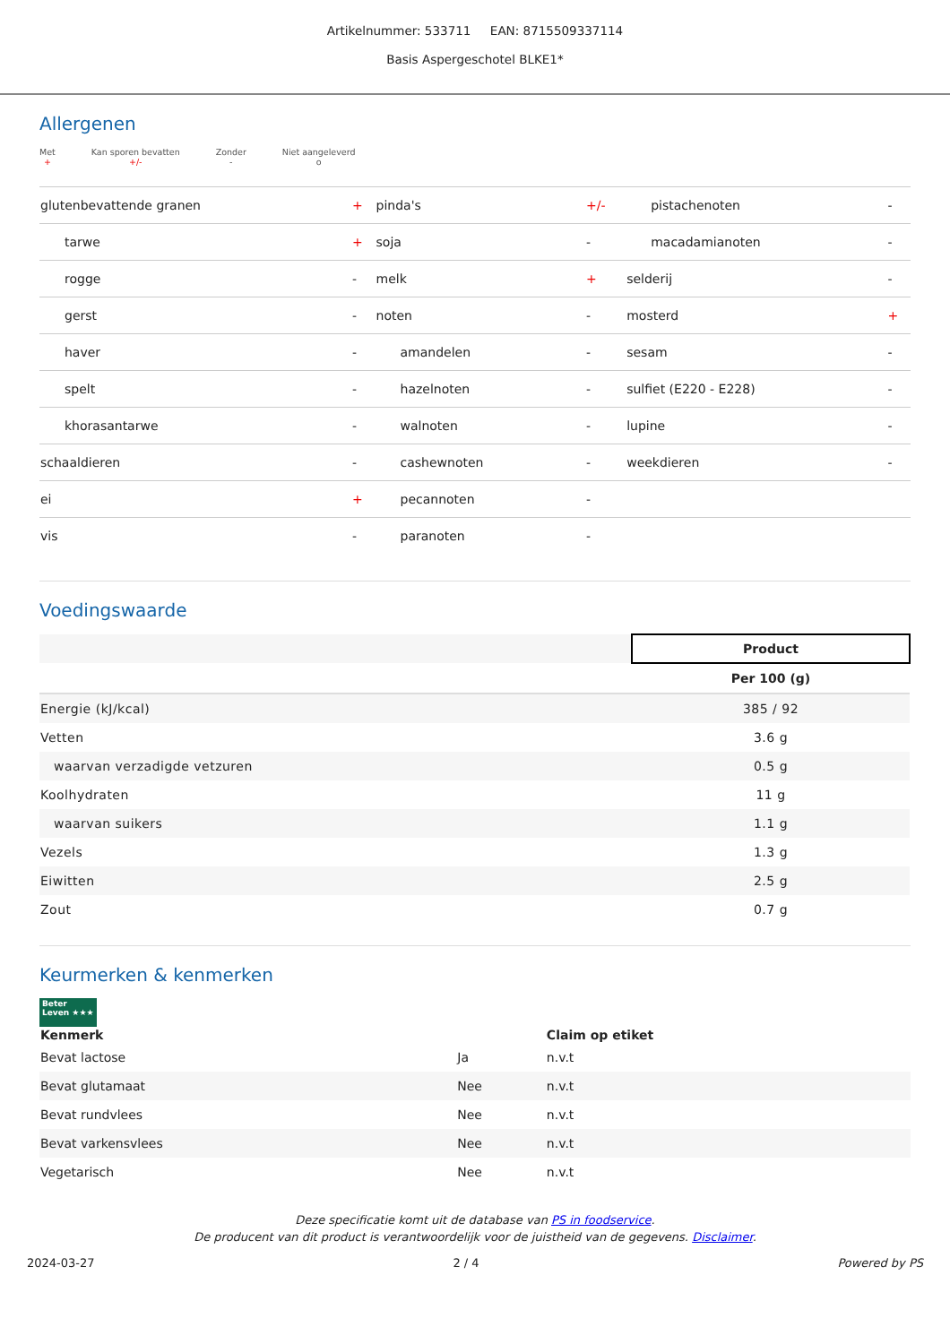Artikelnummer: 533711 EAN: 8715509337114
Basis Aspergeschotel BLKE1*
Allergenen
Met
+
Kan sporen bevatten
+/-
Zonder
-
Niet aangeleverd
o
| glutenbevattende granen | + | pinda's | +/- | pistachenoten | - |
| tarwe | + | soja | - | macadamianoten | - |
| rogge | - | melk | + | selderij | - |
| gerst | - | noten | - | mosterd | + |
| haver | - | amandelen | - | sesam | - |
| spelt | - | hazelnoten | - | sulfiet (E220 - E228) | - |
| khorasantarwe | - | walnoten | - | lupine | - |
| schaaldieren | - | cashewnoten | - | weekdieren | - |
| ei | + | pecannoten | - | | |
| vis | - | paranoten | - | | |
Voedingswaarde
| | Product |
| | Per 100 (g) |
| Energie (kJ/kcal) | 385 / 92 |
| Vetten | 3.6 g |
| waarvan verzadigde vetzuren | 0.5 g |
| Koolhydraten | 11 g |
| waarvan suikers | 1.1 g |
| Vezels | 1.3 g |
| Eiwitten | 2.5 g |
| Zout | 0.7 g |
Keurmerken & kenmerken
Beter Leven ★★★
| Kenmerk | | Claim op etiket |
| --- | --- | --- |
| Bevat lactose | Ja | n.v.t |
| Bevat glutamaat | Nee | n.v.t |
| Bevat rundvlees | Nee | n.v.t |
| Bevat varkensvlees | Nee | n.v.t |
| Vegetarisch | Nee | n.v.t |
Deze specificatie komt uit de database van PS in foodservice.
De producent van dit product is verantwoordelijk voor de juistheid van de gegevens. Disclaimer.
2024-03-27 2 / 4 Powered by PS